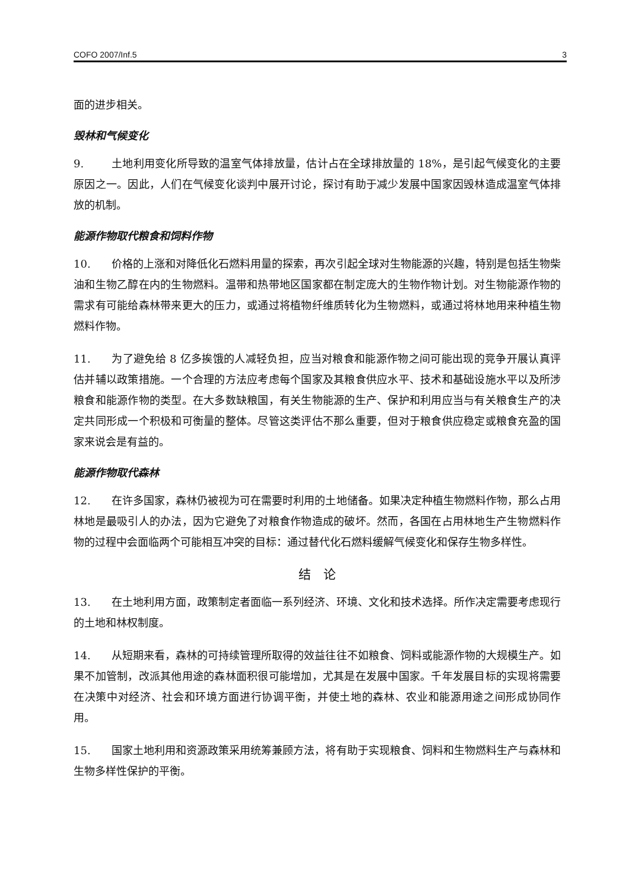COFO 2007/Inf.5 3
面的进步相关。
毁林和气候变化
9. 土地利用变化所导致的温室气体排放量，估计占在全球排放量的 18%，是引起气候变化的主要原因之一。因此，人们在气候变化谈判中展开讨论，探讨有助于减少发展中国家因毁林造成温室气体排放的机制。
能源作物取代粮食和饲料作物
10. 价格的上涨和对降低化石燃料用量的探索，再次引起全球对生物能源的兴趣，特别是包括生物柴油和生物乙醇在内的生物燃料。温带和热带地区国家都在制定庞大的生物作物计划。对生物能源作物的需求有可能给森林带来更大的压力，或通过将植物纤维质转化为生物燃料，或通过将林地用来种植生物燃料作物。
11. 为了避免给 8 亿多挨饿的人减轻负担，应当对粮食和能源作物之间可能出现的竞争开展认真评估并辅以政策措施。一个合理的方法应考虑每个国家及其粮食供应水平、技术和基础设施水平以及所涉粮食和能源作物的类型。在大多数缺粮国，有关生物能源的生产、保护和利用应当与有关粮食生产的决定共同形成一个积极和可衡量的整体。尽管这类评估不那么重要，但对于粮食供应稳定或粮食充盈的国家来说会是有益的。
能源作物取代森林
12. 在许多国家，森林仍被视为可在需要时利用的土地储备。如果决定种植生物燃料作物，那么占用林地是最吸引人的办法，因为它避免了对粮食作物造成的破坏。然而，各国在占用林地生产生物燃料作物的过程中会面临两个可能相互冲突的目标：通过替代化石燃料缓解气候变化和保存生物多样性。
结　论
13. 在土地利用方面，政策制定者面临一系列经济、环境、文化和技术选择。所作决定需要考虑现行的土地和林权制度。
14. 从短期来看，森林的可持续管理所取得的效益往往不如粮食、饲料或能源作物的大规模生产。如果不加管制，改派其他用途的森林面积很可能增加，尤其是在发展中国家。千年发展目标的实现将需要在决策中对经济、社会和环境方面进行协调平衡，并使土地的森林、农业和能源用途之间形成协同作用。
15. 国家土地利用和资源政策采用统筹兼顾方法，将有助于实现粮食、饲料和生物燃料生产与森林和生物多样性保护的平衡。